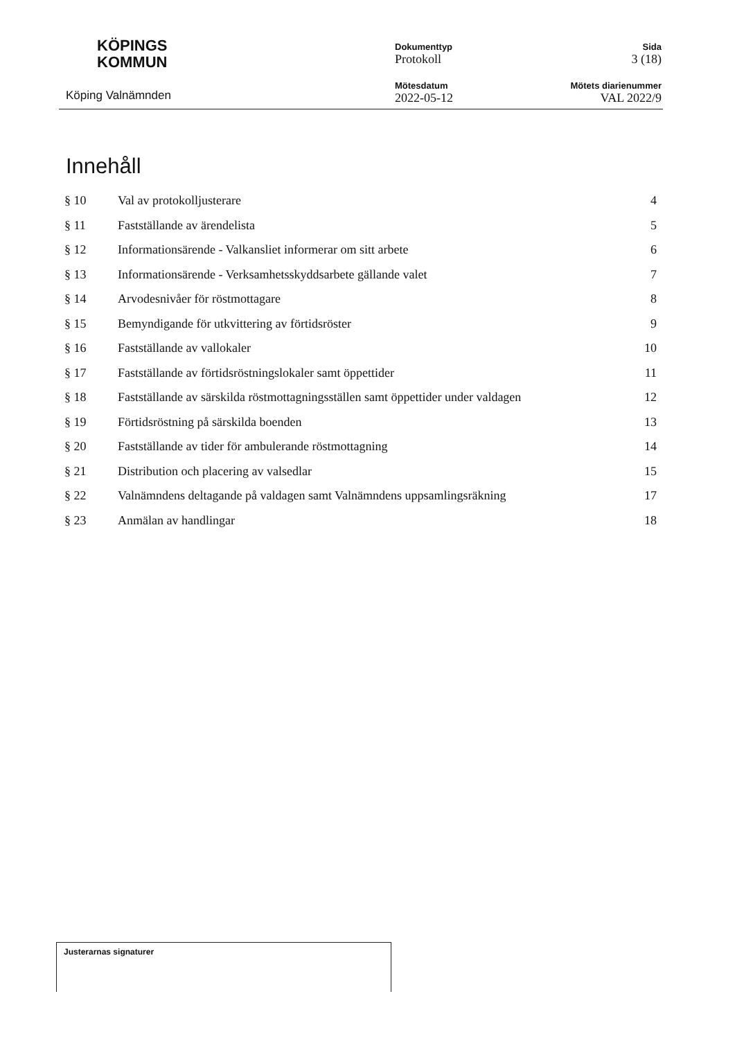KÖPINGS
KOMMUN
Köping Valnämnden
Dokumenttyp
Protokoll
Mötesdatum
2022-05-12
Sida
3 (18)
Mötets diarienummer
VAL 2022/9
Innehåll
§ 10 Val av protokolljusterare 4
§ 11 Fastställande av ärendelista 5
§ 12 Informationsärende - Valkansliet informerar om sitt arbete 6
§ 13 Informationsärende - Verksamhetsskyddsarbete gällande valet 7
§ 14 Arvodesnivåer för röstmottagare 8
§ 15 Bemyndigande för utkvittering av förtidsröster 9
§ 16 Fastställande av vallokaler 10
§ 17 Fastställande av förtidsröstningslokaler samt öppettider 11
§ 18 Fastställande av särskilda röstmottagningsställen samt öppettider under valdagen 12
§ 19 Förtidsröstning på särskilda boenden 13
§ 20 Fastställande av tider för ambulerande röstmottagning 14
§ 21 Distribution och placering av valsedlar 15
§ 22 Valnämndens deltagande på valdagen samt Valnämndens uppsamlingsräkning 17
§ 23 Anmälan av handlingar 18
Justerarnas signaturer